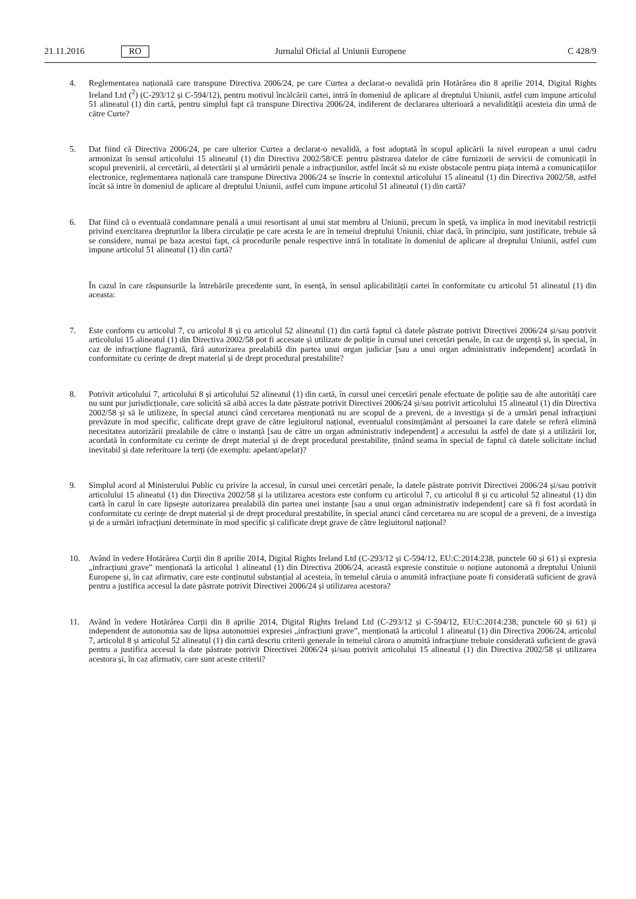21.11.2016 RO Jurnalul Oficial al Uniunii Europene C 428/9
4. Reglementarea națională care transpune Directiva 2006/24, pe care Curtea a declarat-o nevalidă prin Hotărârea din 8 aprilie 2014, Digital Rights Ireland Ltd (<sup>2</sup>) (C-293/12 și C-594/12), pentru motivul încălcării cartei, intră în domeniul de aplicare al dreptului Uniunii, astfel cum impune articolul 51 alineatul (1) din cartă, pentru simplul fapt că transpune Directiva 2006/24, indiferent de declararea ulterioară a nevalidității acesteia din urmă de către Curte?
5. Dat fiind că Directiva 2006/24, pe care ulterior Curtea a declarat-o nevalidă, a fost adoptată în scopul aplicării la nivel european a unui cadru armonizat în sensul articolului 15 alineatul (1) din Directiva 2002/58/CE pentru păstrarea datelor de către furnizorii de servicii de comunicații în scopul prevenirii, al cercetării, al detectării și al urmăririi penale a infracțiunilor, astfel încât să nu existe obstacole pentru piața internă a comunicațiilor electronice, reglementarea națională care transpune Directiva 2006/24 se înscrie în contextul articolului 15 alineatul (1) din Directiva 2002/58, astfel încât să intre în domeniul de aplicare al dreptului Uniunii, astfel cum impune articolul 51 alineatul (1) din cartă?
6. Dat fiind că o eventuală condamnare penală a unui resortisant al unui stat membru al Uniunii, precum în speță, va implica în mod inevitabil restricții privind exercitarea drepturilor la libera circulație pe care acesta le are în temeiul dreptului Uniunii, chiar dacă, în principiu, sunt justificate, trebuie să se considere, numai pe baza acestui fapt, că procedurile penale respective intră în totalitate în domeniul de aplicare al dreptului Uniunii, astfel cum impune articolul 51 alineatul (1) din cartă?
În cazul în care răspunsurile la întrebările precedente sunt, în esență, în sensul aplicabilității cartei în conformitate cu articolul 51 alineatul (1) din aceasta:
7. Este conform cu articolul 7, cu articolul 8 și cu articolul 52 alineatul (1) din cartă faptul că datele păstrate potrivit Directivei 2006/24 și/sau potrivit articolului 15 alineatul (1) din Directiva 2002/58 pot fi accesate și utilizate de poliție în cursul unei cercetări penale, în caz de urgență și, în special, în caz de infracțiune flagrantă, fără autorizarea prealabilă din partea unui organ judiciar [sau a unui organ administrativ independent] acordată în conformitate cu cerințe de drept material și de drept procedural prestabilite?
8. Potrivit articolului 7, articolului 8 și articolului 52 alineatul (1) din cartă, în cursul unei cercetări penale efectuate de poliție sau de alte autorități care nu sunt pur jurisdicționale, care solicită să aibă acces la date păstrate potrivit Directivei 2006/24 și/sau potrivit articolului 15 alineatul (1) din Directiva 2002/58 și să le utilizeze, în special atunci când cercetarea menționată nu are scopul de a preveni, de a investiga și de a urmări penal infracțiuni prevăzute în mod specific, calificate drept grave de către legiuitorul național, eventualul consimțământ al persoanei la care datele se referă elimină necesitatea autorizării prealabile de către o instanță [sau de către un organ administrativ independent] a accesului la astfel de date și a utilizării lor, acordată în conformitate cu cerințe de drept material și de drept procedural prestabilite, ținând seama în special de faptul că datele solicitate includ inevitabil și date referitoare la terți (de exemplu: apelant/apelat)?
9. Simplul acord al Ministerului Public cu privire la accesul, în cursul unei cercetări penale, la datele păstrate potrivit Directivei 2006/24 și/sau potrivit articolului 15 alineatul (1) din Directiva 2002/58 și la utilizarea acestora este conform cu articolul 7, cu articolul 8 și cu articolul 52 alineatul (1) din cartă în cazul în care lipsește autorizarea prealabilă din partea unei instanțe [sau a unui organ administrativ independent] care să fi fost acordată în conformitate cu cerințe de drept material și de drept procedural prestabilite, în special atunci când cercetarea nu are scopul de a preveni, de a investiga și de a urmări infracțiuni determinate în mod specific și calificate drept grave de către legiuitorul național?
10. Având în vedere Hotărârea Curții din 8 aprilie 2014, Digital Rights Ireland Ltd (C-293/12 și C-594/12, EU:C:2014:238, punctele 60 și 61) și expresia „infracțiuni grave” menționată la articolul 1 alineatul (1) din Directiva 2006/24, această expresie constituie o noțiune autonomă a dreptului Uniunii Europene și, în caz afirmativ, care este conținutul substanțial al acesteia, în temeiul căruia o anumită infracțiune poate fi considerată suficient de gravă pentru a justifica accesul la date păstrate potrivit Directivei 2006/24 și utilizarea acestora?
11. Având în vedere Hotărârea Curții din 8 aprilie 2014, Digital Rights Ireland Ltd (C-293/12 și C-594/12, EU:C:2014:238, punctele 60 și 61) și independent de autonomia sau de lipsa autonomiei expresiei „infracțiuni grave”, menționată la articolul 1 alineatul (1) din Directiva 2006/24, articolul 7, articolul 8 și articolul 52 alineatul (1) din cartă descriu criterii generale în temeiul cărora o anumită infracțiune trebuie considerată suficient de gravă pentru a justifica accesul la date păstrate potrivit Directivei 2006/24 și/sau potrivit articolului 15 alineatul (1) din Directiva 2002/58 și utilizarea acestora și, în caz afirmativ, care sunt aceste criterii?